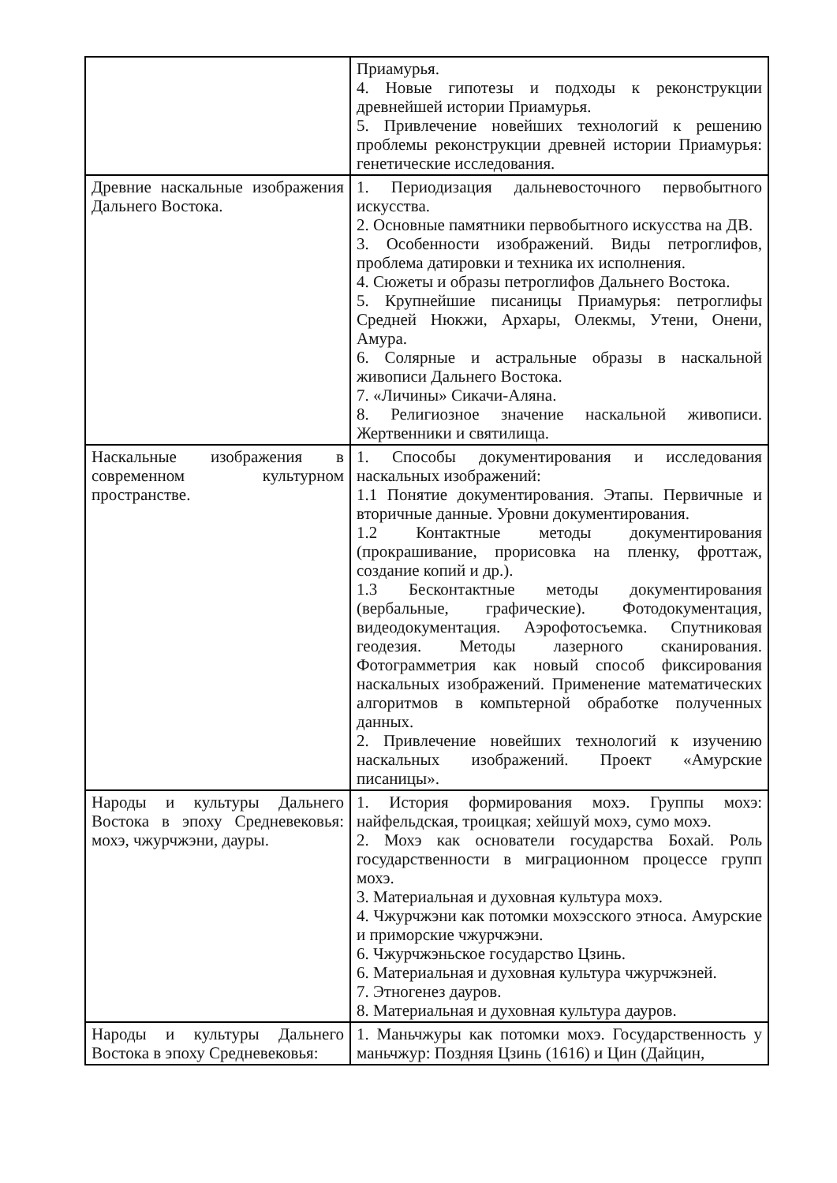| | Приамурья. 4. Новые гипотезы и подходы к реконструкции древнейшей истории Приамурья. 5. Привлечение новейших технологий к решению проблемы реконструкции древней истории Приамурья: генетические исследования. |
| Древние наскальные изображения Дальнего Востока. | 1. Периодизация дальневосточного первобытного искусства. 2. Основные памятники первобытного искусства на ДВ. 3. Особенности изображений. Виды петроглифов, проблема датировки и техника их исполнения. 4. Сюжеты и образы петроглифов Дальнего Востока. 5. Крупнейшие писаницы Приамурья: петроглифы Средней Нюкжи, Архары, Олекмы, Утени, Онени, Амура. 6. Солярные и астральные образы в наскальной живописи Дальнего Востока. 7. «Личины» Сикачи-Аляна. 8. Религиозное значение наскальной живописи. Жертвенники и святилища. |
| Наскальные изображения в современном культурном пространстве. | 1. Способы документирования и исследования наскальных изображений: 1.1 Понятие документирования. Этапы. Первичные и вторичные данные. Уровни документирования. 1.2 Контактные методы документирования (прокрашивание, прорисовка на пленку, фроттаж, создание копий и др.). 1.3 Бесконтактные методы документирования (вербальные, графические). Фотодокументация, видеодокументация. Аэрофотосъемка. Спутниковая геодезия. Методы лазерного сканирования. Фотограмметрия как новый способ фиксирования наскальных изображений. Применение математических алгоритмов в компьтерной обработке полученных данных. 2. Привлечение новейших технологий к изучению наскальных изображений. Проект «Амурские писаницы». |
| Народы и культуры Дальнего Востока в эпоху Средневековья: мохэ, чжурчжэни, дауры. | 1. История формирования мохэ. Группы мохэ: найфельдская, троицкая; хейшуй мохэ, сумо мохэ. 2. Мохэ как основатели государства Бохай. Роль государственности в миграционном процессе групп мохэ. 3. Материальная и духовная культура мохэ. 4. Чжурчжэни как потомки мохэсского этноса. Амурские и приморские чжурчжэни. 6. Чжурчжэньское государство Цзинь. 6. Материальная и духовная культура чжурчжэней. 7. Этногенез дауров. 8. Материальная и духовная культура дауров. |
| Народы и культуры Дальнего Востока в эпоху Средневековья: | 1. Маньчжуры как потомки мохэ. Государственность у маньчжур: Поздняя Цзинь (1616) и Цин (Дайцин, |